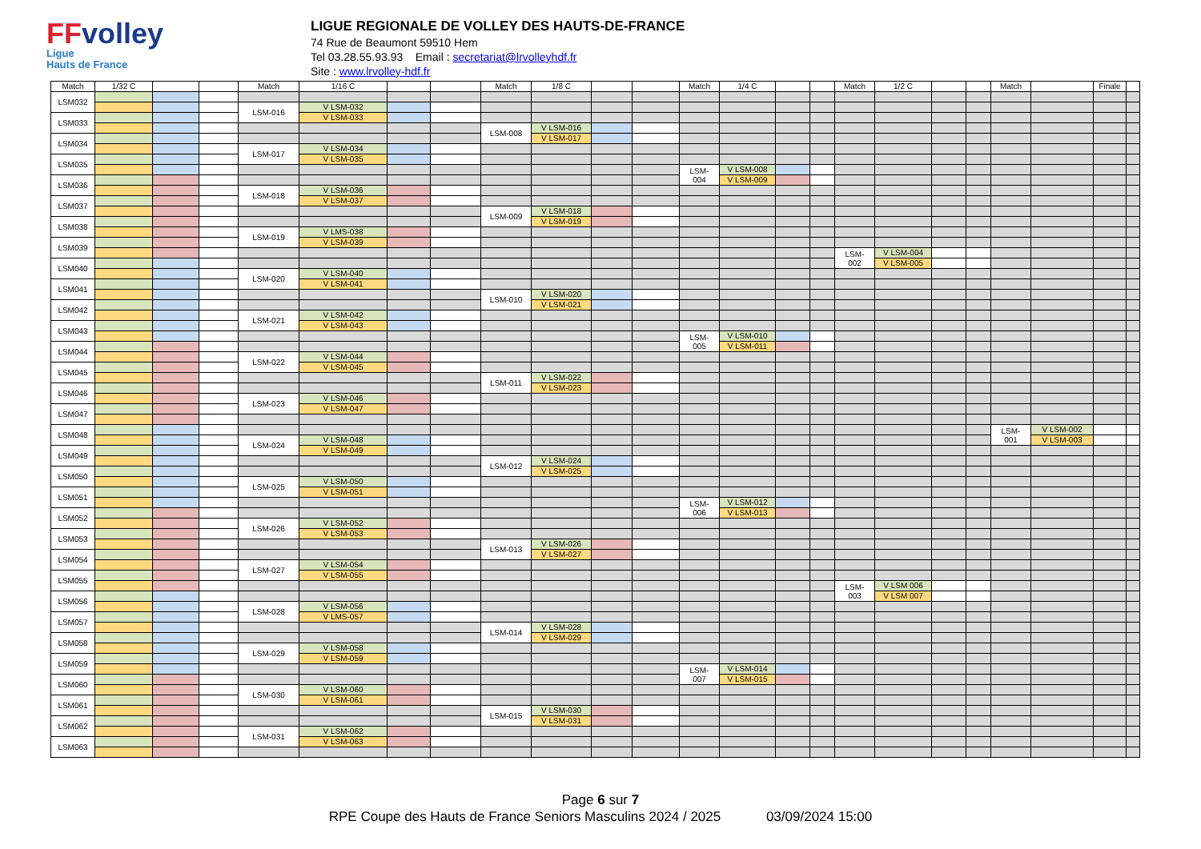FFvolley
Ligue
Hauts de France
LIGUE REGIONALE DE VOLLEY DES HAUTS-DE-FRANCE
74 Rue de Beaumont 59510 Hem
Tel 03.28.55.93.93 Email : secretariat@lrvolleyhdf.fr
Site : www.lrvolley-hdf.fr
| Match | 1/32 C | | | Match | 1/16 C | | | Match | 1/8 C | | | Match | 1/4 C | | | Match | 1/2 C | | | Match | | Finale | |
| --- | --- | --- | --- | --- | --- | --- | --- | --- | --- | --- | --- | --- | --- | --- | --- | --- | --- | --- | --- | --- | --- | --- | --- |
| LSM032 | | | | | | | | | | | | | | | | | | | | | | | |
| | | | | LSM-016 | V LSM-032 | | | | | | | | | | | | | | | | | | |
| LSM033 | | | | | V LSM-033 | | | | | | | | | | | | | | | | | | |
| | | | | | | | | LSM-008 | V LSM-016 | | | | | | | | | | | | | | |
| LSM034 | | | | | | | | | V LSM-017 | | | | | | | | | | | | | | |
| | | | | LSM-017 | V LSM-034 | | | | | | | | | | | | | | | | | | |
| LSM035 | | | | | V LSM-035 | | | | | | | | | | | | | | | | | | |
| | | | | | | | | | | | | LSM- 004 | V LSM-008 | | | | | | | | | | |
| LSM036 | | | | | | | | | | | | | V LSM-009 | | | | | | | | | | |
| | | | | LSM-018 | V LSM-036 | | | | | | | | | | | | | | | | | | |
| LSM037 | | | | | V LSM-037 | | | | | | | | | | | | | | | | | | |
| | | | | | | | | LSM-009 | V LSM-018 | | | | | | | | | | | | | | |
| LSM038 | | | | | | | | | V LSM-019 | | | | | | | | | | | | | | |
| | | | | LSM-019 | V LMS-038 | | | | | | | | | | | | | | | | | | |
| LSM039 | | | | | V LSM-039 | | | | | | | | | | | | | | | | | | |
| | | | | | | | | | | | | | | | | LSM- 002 | V LSM-004 | | | | | | |
| LSM040 | | | | | | | | | | | | | | | | | V LSM-005 | | | | | | |
| | | | | LSM-020 | V LSM-040 | | | | | | | | | | | | | | | | | | |
| LSM041 | | | | | V LSM-041 | | | | | | | | | | | | | | | | | | |
| | | | | | | | | LSM-010 | V LSM-020 | | | | | | | | | | | | | | |
| LSM042 | | | | | | | | | V LSM-021 | | | | | | | | | | | | | | |
| | | | | LSM-021 | V LSM-042 | | | | | | | | | | | | | | | | | | |
| LSM043 | | | | | V LSM-043 | | | | | | | | | | | | | | | | | | |
| | | | | | | | | | | | | LSM- 005 | V LSM-010 | | | | | | | | | | |
| LSM044 | | | | | | | | | | | | | V LSM-011 | | | | | | | | | | |
| | | | | LSM-022 | V LSM-044 | | | | | | | | | | | | | | | | | | |
| LSM045 | | | | | V LSM-045 | | | | | | | | | | | | | | | | | | |
| | | | | | | | | LSM-011 | V LSM-022 | | | | | | | | | | | | | | |
| LSM046 | | | | | | | | | V LSM-023 | | | | | | | | | | | | | | |
| | | | | LSM-023 | V LSM-046 | | | | | | | | | | | | | | | | | | |
| LSM047 | | | | | V LSM-047 | | | | | | | | | | | | | | | | | | |
| LSM048 | | | | | | | | | | | | | | | | | | | | LSM- 001 | V LSM-002 | | |
| | | | | LSM-024 | V LSM-048 | | | | | | | | | | | | | | | | V LSM-003 | | |
| LSM049 | | | | | V LSM-049 | | | | | | | | | | | | | | | | | | |
| | | | | | | | | LSM-012 | V LSM-024 | | | | | | | | | | | | | | |
| LSM050 | | | | | | | | | V LSM-025 | | | | | | | | | | | | | | |
| | | | | LSM-025 | V LSM-050 | | | | | | | | | | | | | | | | | | |
| LSM051 | | | | | V LSM-051 | | | | | | | | | | | | | | | | | | |
| | | | | | | | | | | | | LSM- 006 | V LSM-012 | | | | | | | | | | |
| LSM052 | | | | | | | | | | | | | V LSM-013 | | | | | | | | | | |
| | | | | LSM-026 | V LSM-052 | | | | | | | | | | | | | | | | | | |
| LSM053 | | | | | V LSM-053 | | | | | | | | | | | | | | | | | | |
| | | | | | | | | LSM-013 | V LSM-026 | | | | | | | | | | | | | | |
| LSM054 | | | | | | | | | V LSM-027 | | | | | | | | | | | | | | |
| | | | | LSM-027 | V LSM-054 | | | | | | | | | | | | | | | | | | |
| LSM055 | | | | | V LSM-055 | | | | | | | | | | | | | | | | | | |
| | | | | | | | | | | | | | | | | LSM- 003 | V LSM 006 | | | | | | |
| LSM056 | | | | | | | | | | | | | | | | | V LSM 007 | | | | | | |
| | | | | LSM-028 | V LSM-056 | | | | | | | | | | | | | | | | | | |
| LSM057 | | | | | V LMS-057 | | | | | | | | | | | | | | | | | | |
| | | | | | | | | LSM-014 | V LSM-028 | | | | | | | | | | | | | | |
| LSM058 | | | | | | | | | V LSM-029 | | | | | | | | | | | | | | |
| | | | | LSM-029 | V LSM-058 | | | | | | | | | | | | | | | | | | |
| LSM059 | | | | | V LSM-059 | | | | | | | | | | | | | | | | | | |
| | | | | | | | | | | | | LSM- 007 | V LSM-014 | | | | | | | | | | |
| LSM060 | | | | | | | | | | | | | V LSM-015 | | | | | | | | | | |
| | | | | LSM-030 | V LSM-060 | | | | | | | | | | | | | | | | | | |
| LSM061 | | | | | V LSM-061 | | | | | | | | | | | | | | | | | | |
| | | | | | | | | LSM-015 | V LSM-030 | | | | | | | | | | | | | | |
| LSM062 | | | | | | | | | V LSM-031 | | | | | | | | | | | | | | |
| | | | | LSM-031 | V LSM-062 | | | | | | | | | | | | | | | | | | |
| LSM063 | | | | | V LSM-063 | | | | | | | | | | | | | | | | | | |
Page 6 sur 7
RPE Coupe des Hauts de France Seniors Masculins 2024 / 2025 03/09/2024 15:00